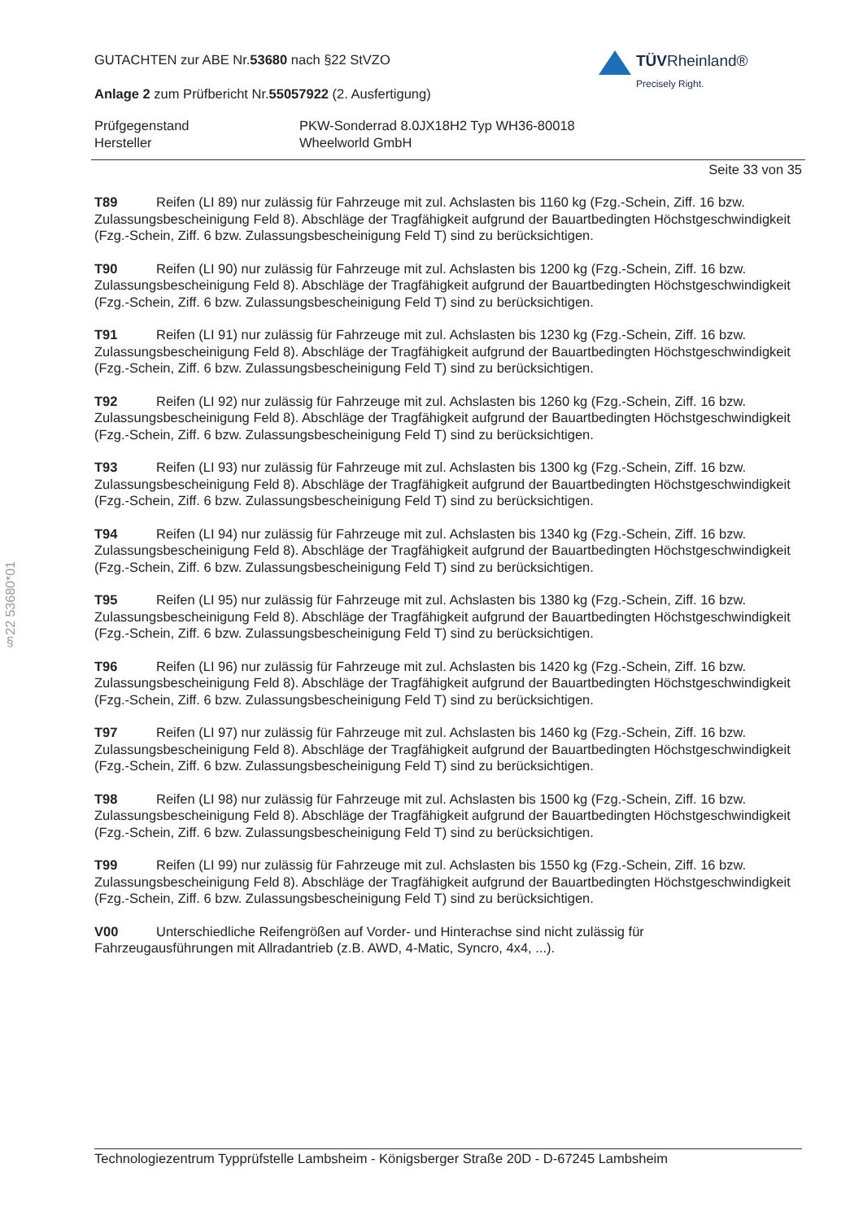§22 53680*01
TÜVRheinland®
Precisely Right.
GUTACHTEN zur ABE Nr.53680 nach §22 StVZO
Anlage 2 zum Prüfbericht Nr.55057922 (2. Ausfertigung)
Prüfgegenstand
Hersteller
PKW-Sonderrad 8.0JX18H2 Typ WH36-80018
Wheelworld GmbH
Seite 33 von 35
T89 Reifen (LI 89) nur zulässig für Fahrzeuge mit zul. Achslasten bis 1160 kg (Fzg.-Schein, Ziff. 16 bzw. Zulassungsbescheinigung Feld 8). Abschläge der Tragfähigkeit aufgrund der Bauartbedingten Höchstgeschwindigkeit (Fzg.-Schein, Ziff. 6 bzw. Zulassungsbescheinigung Feld T) sind zu berücksichtigen.
T90 Reifen (LI 90) nur zulässig für Fahrzeuge mit zul. Achslasten bis 1200 kg (Fzg.-Schein, Ziff. 16 bzw. Zulassungsbescheinigung Feld 8). Abschläge der Tragfähigkeit aufgrund der Bauartbedingten Höchstgeschwindigkeit (Fzg.-Schein, Ziff. 6 bzw. Zulassungsbescheinigung Feld T) sind zu berücksichtigen.
T91 Reifen (LI 91) nur zulässig für Fahrzeuge mit zul. Achslasten bis 1230 kg (Fzg.-Schein, Ziff. 16 bzw. Zulassungsbescheinigung Feld 8). Abschläge der Tragfähigkeit aufgrund der Bauartbedingten Höchstgeschwindigkeit (Fzg.-Schein, Ziff. 6 bzw. Zulassungsbescheinigung Feld T) sind zu berücksichtigen.
T92 Reifen (LI 92) nur zulässig für Fahrzeuge mit zul. Achslasten bis 1260 kg (Fzg.-Schein, Ziff. 16 bzw. Zulassungsbescheinigung Feld 8). Abschläge der Tragfähigkeit aufgrund der Bauartbedingten Höchstgeschwindigkeit (Fzg.-Schein, Ziff. 6 bzw. Zulassungsbescheinigung Feld T) sind zu berücksichtigen.
T93 Reifen (LI 93) nur zulässig für Fahrzeuge mit zul. Achslasten bis 1300 kg (Fzg.-Schein, Ziff. 16 bzw. Zulassungsbescheinigung Feld 8). Abschläge der Tragfähigkeit aufgrund der Bauartbedingten Höchstgeschwindigkeit (Fzg.-Schein, Ziff. 6 bzw. Zulassungsbescheinigung Feld T) sind zu berücksichtigen.
T94 Reifen (LI 94) nur zulässig für Fahrzeuge mit zul. Achslasten bis 1340 kg (Fzg.-Schein, Ziff. 16 bzw. Zulassungsbescheinigung Feld 8). Abschläge der Tragfähigkeit aufgrund der Bauartbedingten Höchstgeschwindigkeit (Fzg.-Schein, Ziff. 6 bzw. Zulassungsbescheinigung Feld T) sind zu berücksichtigen.
T95 Reifen (LI 95) nur zulässig für Fahrzeuge mit zul. Achslasten bis 1380 kg (Fzg.-Schein, Ziff. 16 bzw. Zulassungsbescheinigung Feld 8). Abschläge der Tragfähigkeit aufgrund der Bauartbedingten Höchstgeschwindigkeit (Fzg.-Schein, Ziff. 6 bzw. Zulassungsbescheinigung Feld T) sind zu berücksichtigen.
T96 Reifen (LI 96) nur zulässig für Fahrzeuge mit zul. Achslasten bis 1420 kg (Fzg.-Schein, Ziff. 16 bzw. Zulassungsbescheinigung Feld 8). Abschläge der Tragfähigkeit aufgrund der Bauartbedingten Höchstgeschwindigkeit (Fzg.-Schein, Ziff. 6 bzw. Zulassungsbescheinigung Feld T) sind zu berücksichtigen.
T97 Reifen (LI 97) nur zulässig für Fahrzeuge mit zul. Achslasten bis 1460 kg (Fzg.-Schein, Ziff. 16 bzw. Zulassungsbescheinigung Feld 8). Abschläge der Tragfähigkeit aufgrund der Bauartbedingten Höchstgeschwindigkeit (Fzg.-Schein, Ziff. 6 bzw. Zulassungsbescheinigung Feld T) sind zu berücksichtigen.
T98 Reifen (LI 98) nur zulässig für Fahrzeuge mit zul. Achslasten bis 1500 kg (Fzg.-Schein, Ziff. 16 bzw. Zulassungsbescheinigung Feld 8). Abschläge der Tragfähigkeit aufgrund der Bauartbedingten Höchstgeschwindigkeit (Fzg.-Schein, Ziff. 6 bzw. Zulassungsbescheinigung Feld T) sind zu berücksichtigen.
T99 Reifen (LI 99) nur zulässig für Fahrzeuge mit zul. Achslasten bis 1550 kg (Fzg.-Schein, Ziff. 16 bzw. Zulassungsbescheinigung Feld 8). Abschläge der Tragfähigkeit aufgrund der Bauartbedingten Höchstgeschwindigkeit (Fzg.-Schein, Ziff. 6 bzw. Zulassungsbescheinigung Feld T) sind zu berücksichtigen.
V00 Unterschiedliche Reifengrößen auf Vorder- und Hinterachse sind nicht zulässig für
Fahrzeugausführungen mit Allradantrieb (z.B. AWD, 4-Matic, Syncro, 4x4, ...).
Technologiezentrum Typprüfstelle Lambsheim - Königsberger Straße 20D - D-67245 Lambsheim